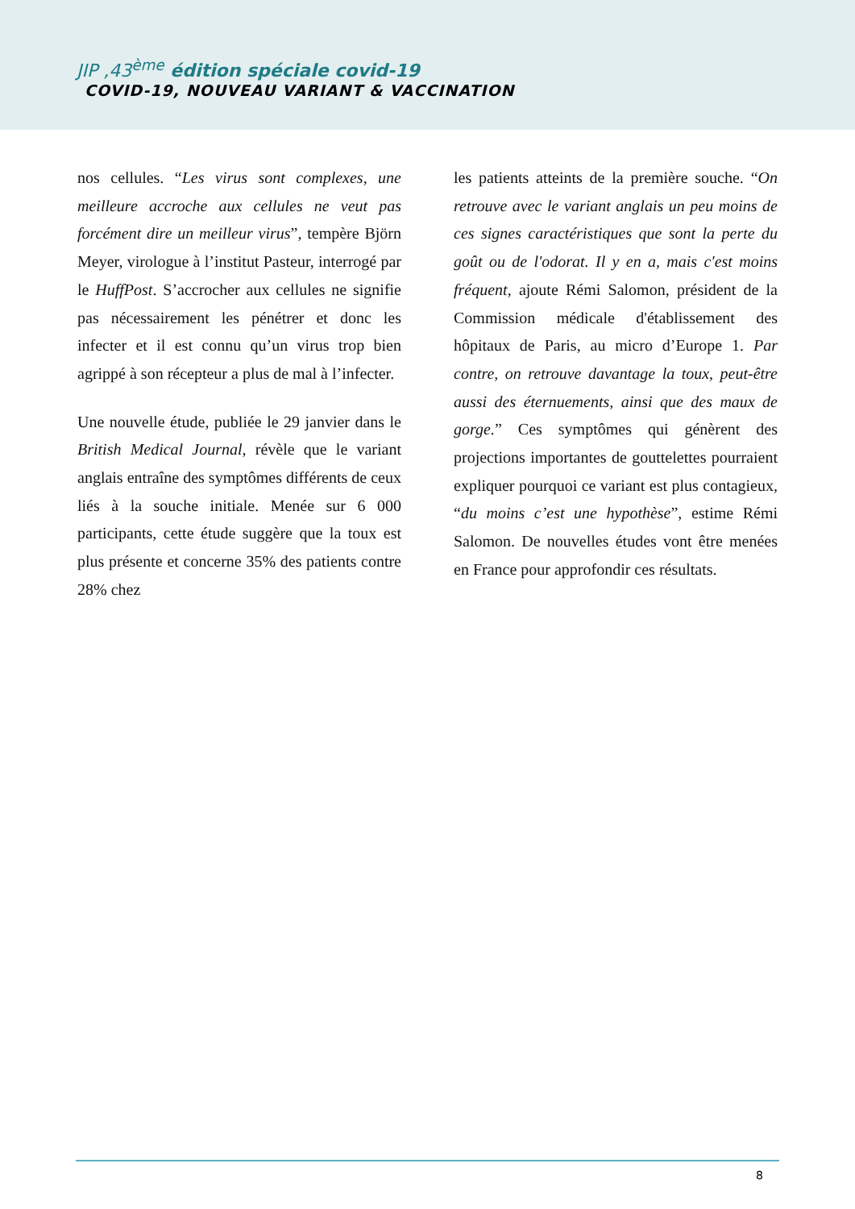JIP ,43<sup>ème</sup> édition spéciale covid-19
COVID-19, NOUVEAU VARIANT & VACCINATION
nos cellules. “Les virus sont complexes, une meilleure accroche aux cellules ne veut pas forcément dire un meilleur virus”, tempère Björn Meyer, virologue à l’institut Pasteur, interrogé par le HuffPost. S’accrocher aux cellules ne signifie pas nécessairement les pénétrer et donc les infecter et il est connu qu’un virus trop bien agrippé à son récepteur a plus de mal à l’infecter.
Une nouvelle étude, publiée le 29 janvier dans le British Medical Journal, révèle que le variant anglais entraîne des symptômes différents de ceux liés à la souche initiale. Menée sur 6 000 participants, cette étude suggère que la toux est plus présente et concerne 35% des patients contre 28% chez
les patients atteints de la première souche. “On retrouve avec le variant anglais un peu moins de ces signes caractéristiques que sont la perte du goût ou de l'odorat. Il y en a, mais c'est moins fréquent, ajoute Rémi Salomon, président de la Commission médicale d'établissement des hôpitaux de Paris, au micro d’Europe 1. Par contre, on retrouve davantage la toux, peut-être aussi des éternuements, ainsi que des maux de gorge.” Ces symptômes qui génèrent des projections importantes de gouttelettes pourraient expliquer pourquoi ce variant est plus contagieux, “du moins c’est une hypothèse”, estime Rémi Salomon. De nouvelles études vont être menées en France pour approfondir ces résultats.
8